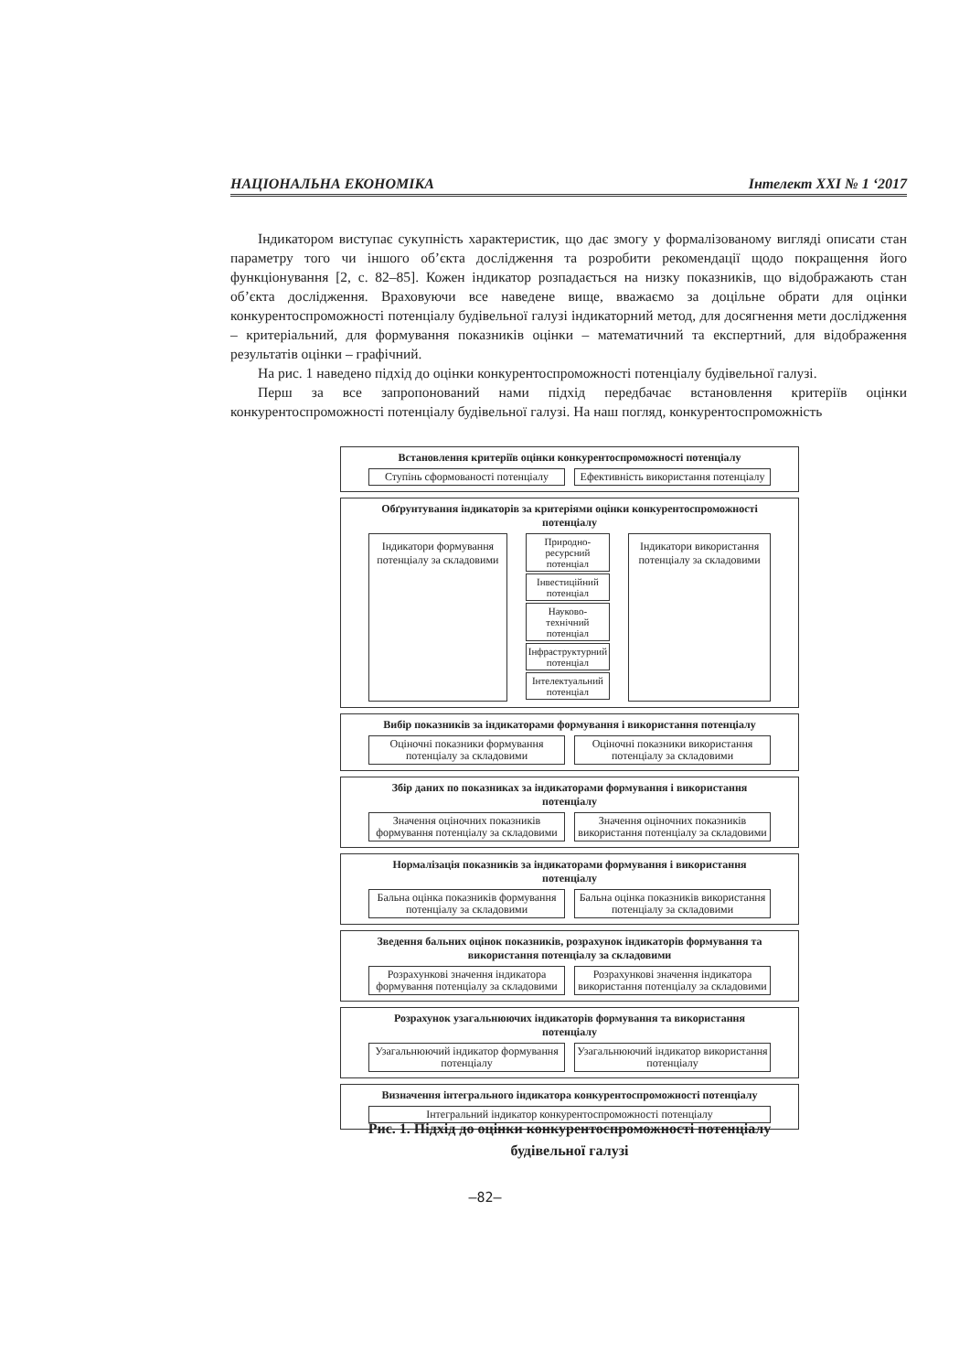НАЦІОНАЛЬНА ЕКОНОМІКА Інтелект XXI № 1 ‘2017
Індикатором виступає сукупність характеристик, що дає змогу у формалізованому вигляді описати стан параметру того чи іншого об’єкта дослідження та розробити рекомендації щодо покращення його функціонування [2, с. 82–85]. Кожен індикатор розпадається на низку показників, що відображають стан об’єкта дослідження. Враховуючи все наведене вище, вважаємо за доцільне обрати для оцінки конкурентоспроможності потенціалу будівельної галузі індикаторний метод, для досягнення мети дослідження – критеріальний, для формування показників оцінки – математичний та експертний, для відображення результатів оцінки – графічний.
На рис. 1 наведено підхід до оцінки конкурентоспроможності потенціалу будівельної галузі.
Перш за все запропонований нами підхід передбачає встановлення критеріїв оцінки конкурентоспроможності потенціалу будівельної галузі. На наш погляд, конкурентоспроможність
Встановлення критеріїв оцінки конкурентоспроможності потенціалу
Ступінь сформованості потенціалу
Ефективність використання потенціалу
Обґрунтування індикаторів за критеріями оцінки конкурентоспроможності потенціалу
Індикатори формування потенціалу за складовими
Природно-ресурсний потенціал
Інвестиційний потенціал
Науково-технічний потенціал
Інфраструктурний потенціал
Інтелектуальний потенціал
Індикатори використання потенціалу за складовими
Вибір показників за індикаторами формування і використання потенціалу
Оціночні показники формування потенціалу за складовими
Оціночні показники використання потенціалу за складовими
Збір даних по показниках за індикаторами формування і використання потенціалу
Значення оціночних показників формування потенціалу за складовими
Значення оціночних показників використання потенціалу за складовими
Нормалізація показників за індикаторами формування і використання потенціалу
Бальна оцінка показників формування потенціалу за складовими
Бальна оцінка показників використання потенціалу за складовими
Зведення бальних оцінок показників, розрахунок індикаторів формування та використання потенціалу за складовими
Розрахункові значення індикатора формування потенціалу за складовими
Розрахункові значення індикатора використання потенціалу за складовими
Розрахунок узагальнюючих індикаторів формування та використання потенціалу
Узагальнюючий індикатор формування потенціалу
Узагальнюючий індикатор використання потенціалу
Визначення інтегрального індикатора конкурентоспроможності потенціалу
Інтегральний індикатор конкурентоспроможності потенціалу
Рис. 1. Підхід до оцінки конкурентоспроможності потенціалу будівельної галузі
–82–